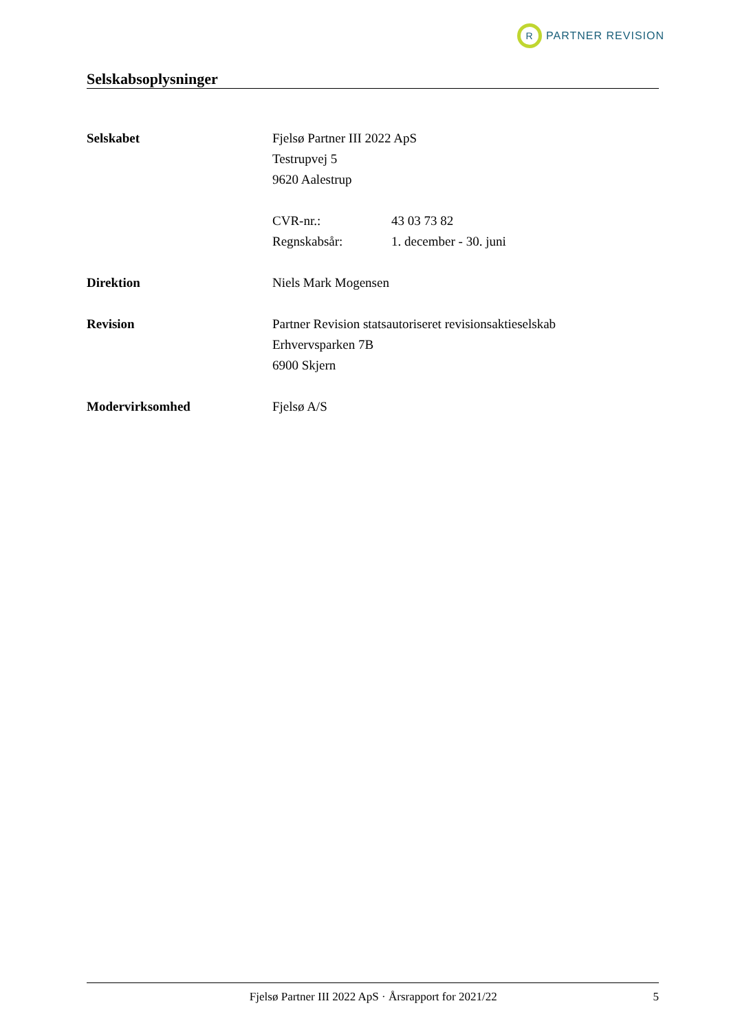R
PARTNER REVISION
Selskabsoplysninger
Selskabet Fjelsø Partner III 2022 ApS
Testrupvej 5
9620 Aalestrup
CVR-nr.: 43 03 73 82
Regnskabsår: 1. december - 30. juni
Direktion Niels Mark Mogensen
Revision Partner Revision statsautoriseret revisionsaktieselskab
Erhvervsparken 7B
6900 Skjern
Modervirksomhed Fjelsø A/S
Fjelsø Partner III 2022 ApS · Årsrapport for 2021/22
5